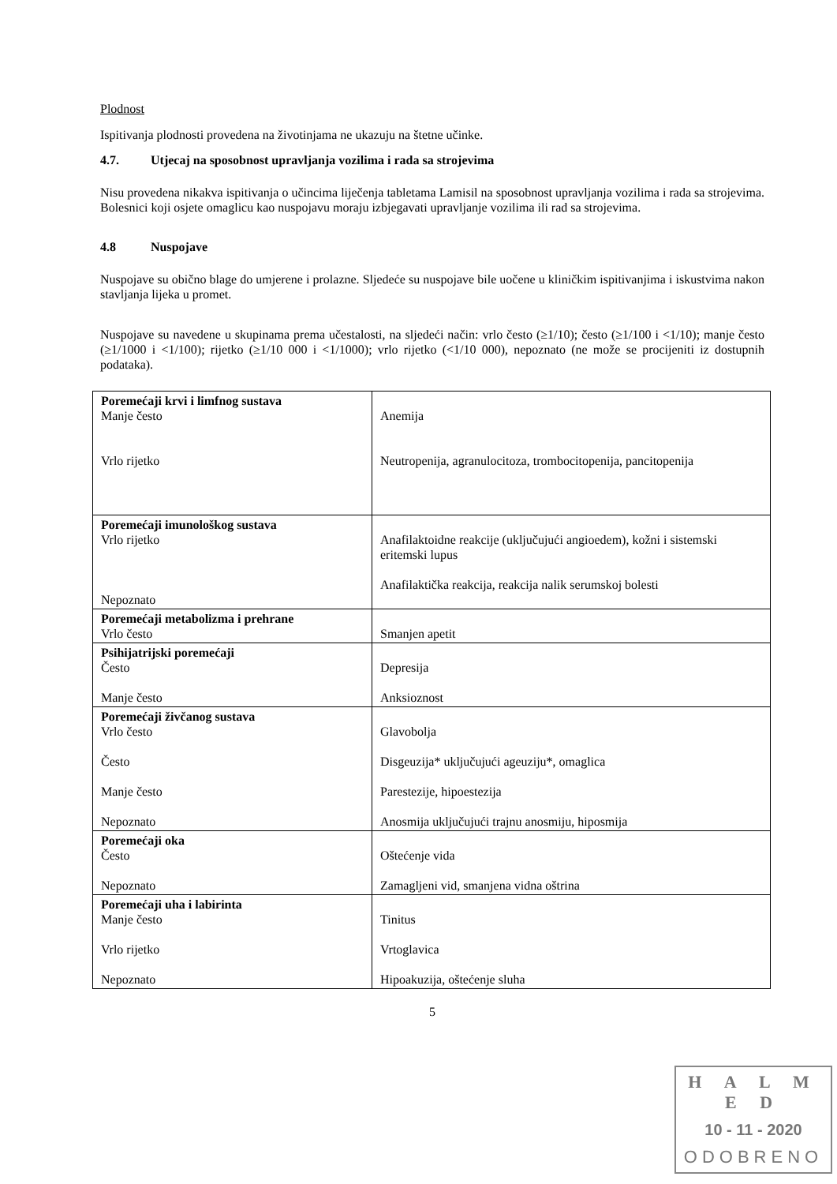Plodnost
Ispitivanja plodnosti provedena na životinjama ne ukazuju na štetne učinke.
4.7. Utjecaj na sposobnost upravljanja vozilima i rada sa strojevima
Nisu provedena nikakva ispitivanja o učincima liječenja tabletama Lamisil na sposobnost upravljanja vozilima i rada sa strojevima. Bolesnici koji osjete omaglicu kao nuspojavu moraju izbjegavati upravljanje vozilima ili rad sa strojevima.
4.8 Nuspojave
Nuspojave su obično blage do umjerene i prolazne. Sljedeće su nuspojave bile uočene u kliničkim ispitivanjima i iskustvima nakon stavljanja lijeka u promet.
Nuspojave su navedene u skupinama prema učestalosti, na sljedeći način: vrlo često (≥1/10); često (≥1/100 i <1/10); manje često (≥1/1000 i <1/100); rijetko (≥1/10 000 i <1/1000); vrlo rijetko (<1/10 000), nepoznato (ne može se procijeniti iz dostupnih podataka).
| Poremećaji krvi i limfnog sustava Manje često Vrlo rijetko | Anemija Neutropenija, agranulocitoza, trombocitopenija, pancitopenija |
| Poremećaji imunološkog sustava Vrlo rijetko Nepoznato | Anafilaktoidne reakcije (uključujući angioedem), kožni i sistemski eritemski lupus Anafilaktička reakcija, reakcija nalik serumskoj bolesti |
| Poremećaji metabolizma i prehrane Vrlo često | Smanjen apetit |
| Psihijatrijski poremećaji Često Manje često | Depresija Anksioznost |
| Poremećaji živčanog sustava Vrlo često Često Manje često Nepoznato | Glavobolja Disgeuzija* uključujući ageuziju*, omaglica Parestezije, hipoestezija Anosmija uključujući trajnu anosmiju, hiposmija |
| Poremećaji oka Često Nepoznato | Oštećenje vida Zamagljeni vid, smanjena vidna oštrina |
| Poremećaji uha i labirinta Manje često Vrlo rijetko Nepoznato | Tinitus Vrtoglavica Hipoakuzija, oštećenje sluha |
5
H A L M E D
10 - 11 - 2020
ODOBRENO